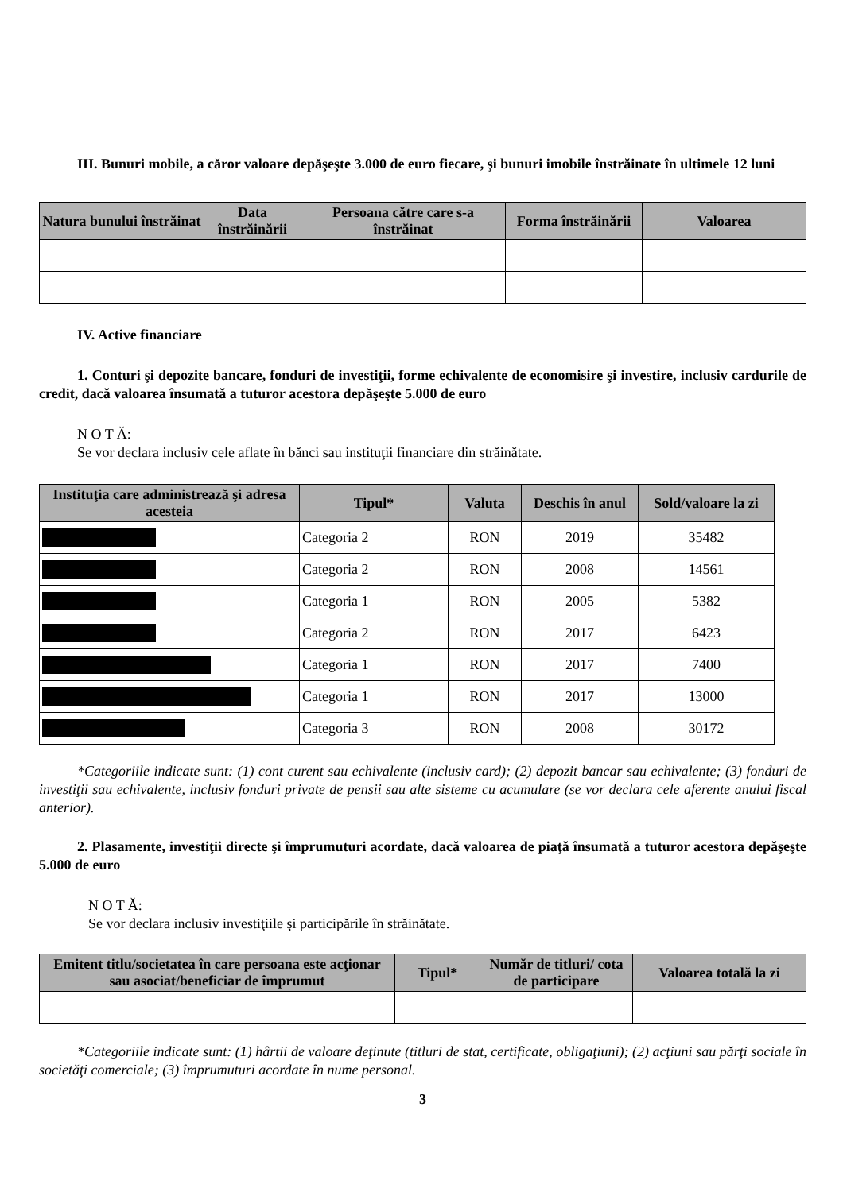III. Bunuri mobile, a căror valoare depăşeşte 3.000 de euro fiecare, şi bunuri imobile înstrăinate în ultimele 12 luni
| Natura bunului înstrăinat | Data înstrăinării | Persoana către care s-a înstrăinat | Forma înstrăinării | Valoarea |
| --- | --- | --- | --- | --- |
IV. Active financiare
1. Conturi şi depozite bancare, fonduri de investiţii, forme echivalente de economisire şi investire, inclusiv cardurile de credit, dacă valoarea însumată a tuturor acestora depăşeşte 5.000 de euro
N O T Ă:
Se vor declara inclusiv cele aflate în bănci sau instituţii financiare din străinătate.
| Instituţia care administrează şi adresa acesteia | Tipul* | Valuta | Deschis în anul | Sold/valoare la zi |
| --- | --- | --- | --- | --- |
| | Categoria 2 | RON | 2019 | 35482 |
| | Categoria 2 | RON | 2008 | 14561 |
| | Categoria 1 | RON | 2005 | 5382 |
| | Categoria 2 | RON | 2017 | 6423 |
| | Categoria 1 | RON | 2017 | 7400 |
| | Categoria 1 | RON | 2017 | 13000 |
| | Categoria 3 | RON | 2008 | 30172 |
*Categoriile indicate sunt: (1) cont curent sau echivalente (inclusiv card); (2) depozit bancar sau echivalente; (3) fonduri de investiţii sau echivalente, inclusiv fonduri private de pensii sau alte sisteme cu acumulare (se vor declara cele aferente anului fiscal anterior).
2. Plasamente, investiţii directe şi împrumuturi acordate, dacă valoarea de piaţă însumată a tuturor acestora depăşeşte 5.000 de euro
N O T Ă:
Se vor declara inclusiv investiţiile şi participările în străinătate.
| Emitent titlu/societatea în care persoana este acţionar sau asociat/beneficiar de împrumut | Tipul* | Număr de titluri/ cota de participare | Valoarea totală la zi |
| --- | --- | --- | --- |
*Categoriile indicate sunt: (1) hârtii de valoare deţinute (titluri de stat, certificate, obligaţiuni); (2) acţiuni sau părţi sociale în societăţi comerciale; (3) împrumuturi acordate în nume personal.
3